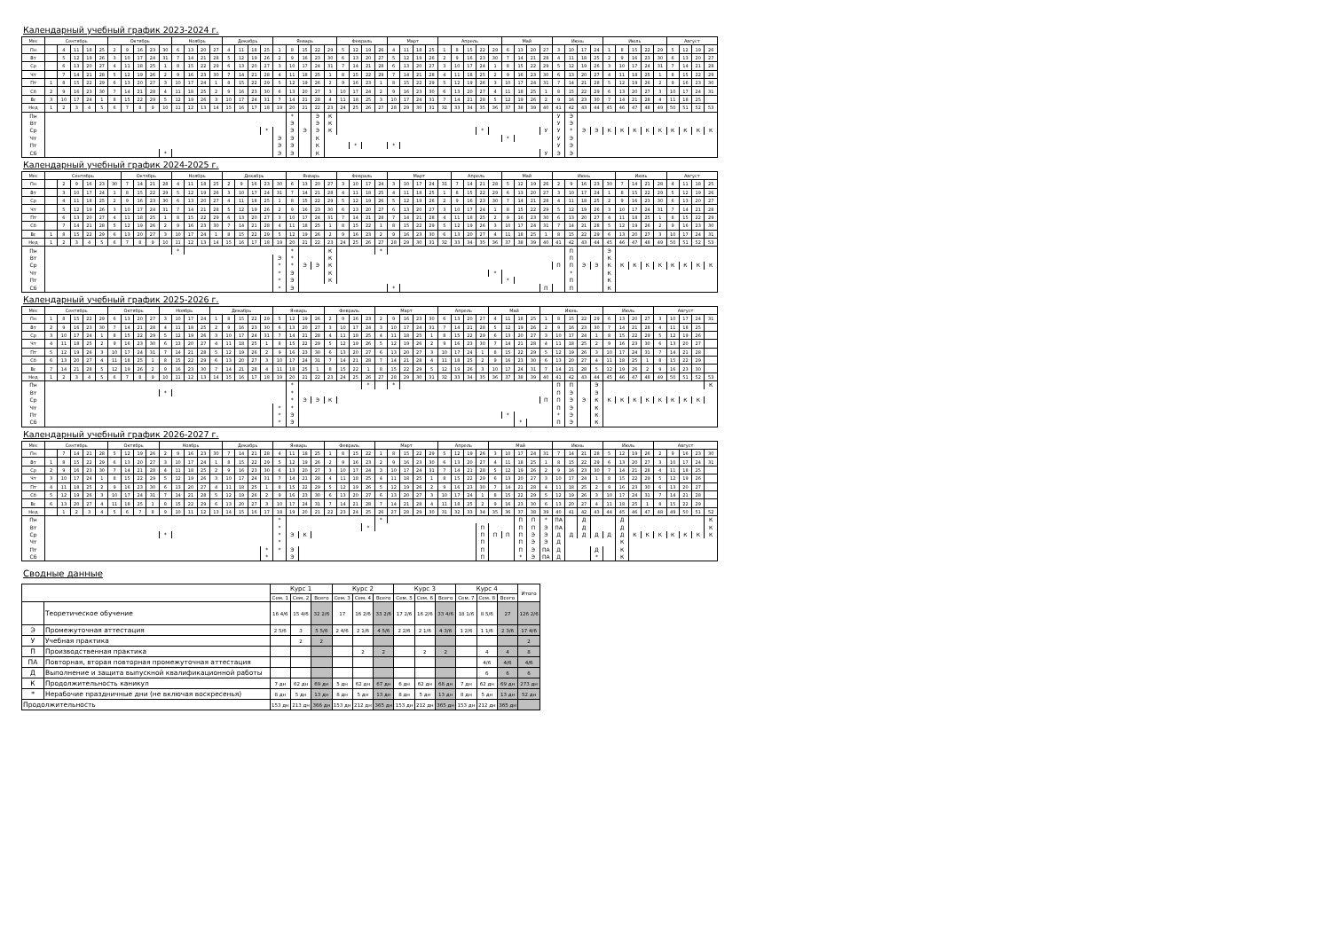Календарный учебный график 2023-2024 г.
| Мес | Сентябрь | | | | | Октябрь | | | | | Ноябрь | | | | Декабрь | | | | Январь | | | | | Февраль | | | | Март | | | | Апрель | | | | | Май | | | | Июнь | | | | Июль | | | | | Август | | | |
| Пн | | 4 | 11 | 18 | 25 | 2 | 9 | 16 | 23 | 30 | 6 | 13 | 20 | 27 | 4 | 11 | 18 | 25 | 1 | 8 | 15 | 22 | 29 | 5 | 12 | 19 | 26 | 4 | 11 | 18 | 25 | 1 | 8 | 15 | 22 | 29 | 6 | 13 | 20 | 27 | 3 | 10 | 17 | 24 | 1 | 8 | 15 | 22 | 29 | 5 | 12 | 19 | 26 |
| Вт | | 5 | 12 | 19 | 26 | 3 | 10 | 17 | 24 | 31 | 7 | 14 | 21 | 28 | 5 | 12 | 19 | 26 | 2 | 9 | 16 | 23 | 30 | 6 | 13 | 20 | 27 | 5 | 12 | 19 | 26 | 2 | 9 | 16 | 23 | 30 | 7 | 14 | 21 | 28 | 4 | 11 | 18 | 25 | 2 | 9 | 16 | 23 | 30 | 6 | 13 | 20 | 27 |
| Ср | | 6 | 13 | 20 | 27 | 4 | 11 | 18 | 25 | 1 | 8 | 15 | 22 | 29 | 6 | 13 | 20 | 27 | 3 | 10 | 17 | 24 | 31 | 7 | 14 | 21 | 28 | 6 | 13 | 20 | 27 | 3 | 10 | 17 | 24 | 1 | 8 | 15 | 22 | 29 | 5 | 12 | 19 | 26 | 3 | 10 | 17 | 24 | 31 | 7 | 14 | 21 | 28 |
| Чт | | 7 | 14 | 21 | 28 | 5 | 12 | 19 | 26 | 2 | 9 | 16 | 23 | 30 | 7 | 14 | 21 | 28 | 4 | 11 | 18 | 25 | 1 | 8 | 15 | 22 | 29 | 7 | 14 | 21 | 28 | 4 | 11 | 18 | 25 | 2 | 9 | 16 | 23 | 30 | 6 | 13 | 20 | 27 | 4 | 11 | 18 | 25 | 1 | 8 | 15 | 22 | 29 |
| Пт | 1 | 8 | 15 | 22 | 29 | 6 | 13 | 20 | 27 | 3 | 10 | 17 | 24 | 1 | 8 | 15 | 22 | 29 | 5 | 12 | 19 | 26 | 2 | 9 | 16 | 23 | 1 | 8 | 15 | 22 | 29 | 5 | 12 | 19 | 26 | 3 | 10 | 17 | 24 | 31 | 7 | 14 | 21 | 28 | 5 | 12 | 19 | 26 | 2 | 9 | 16 | 23 | 30 |
| Сб | 2 | 9 | 16 | 23 | 30 | 7 | 14 | 21 | 28 | 4 | 11 | 18 | 25 | 2 | 9 | 16 | 23 | 30 | 6 | 13 | 20 | 27 | 3 | 10 | 17 | 24 | 2 | 9 | 16 | 23 | 30 | 6 | 13 | 20 | 27 | 4 | 11 | 18 | 25 | 1 | 8 | 15 | 22 | 29 | 6 | 13 | 20 | 27 | 3 | 10 | 17 | 24 | 31 |
| Вс | 3 | 10 | 17 | 24 | 1 | 8 | 15 | 22 | 29 | 5 | 12 | 19 | 26 | 3 | 10 | 17 | 24 | 31 | 7 | 14 | 21 | 28 | 4 | 11 | 18 | 25 | 3 | 10 | 17 | 24 | 31 | 7 | 14 | 21 | 28 | 5 | 12 | 19 | 26 | 2 | 9 | 16 | 23 | 30 | 7 | 14 | 21 | 28 | 4 | 11 | 18 | 25 | |
| Нед | 1 | 2 | 3 | 4 | 5 | 6 | 7 | 8 | 9 | 10 | 11 | 12 | 13 | 14 | 15 | 16 | 17 | 18 | 19 | 20 | 21 | 22 | 23 | 24 | 25 | 26 | 27 | 28 | 29 | 30 | 31 | 32 | 33 | 34 | 35 | 36 | 37 | 38 | 39 | 40 | 41 | 42 | 43 | 44 | 45 | 46 | 47 | 48 | 49 | 50 | 51 | 52 | 53 |
| Пн | | | | | | | | | | | | | | | | | | | | * | | Э | К | | | | | | | | | | | | | | | | | | У | Э | | | | | | | | | | | |
| Вт | | | | | | | | | | | | | | | | | | | | Э | | Э | К | | | | | | | | | | | | | | | | | | У | Э | | | | | | | | | | | |
| Ср | | | | | | | | | | | | | | | | | | * | | Э | Э | Э | К | | | | | | | | | | | | * | | | | | У | У | * | Э | Э | К | К | К | К | К | К | К | К | К |
| Чт | | | | | | | | | | | | | | | | | | | Э | Э | | К | | | | | | | | | | | | | | | * | | | | У | Э | | | | | | | | | | | |
| Пт | | | | | | | | | | | | | | | | | | | Э | Э | | К | | | * | | | * | | | | | | | | | | | | | У | Э | | | | | | | | | | | |
| Сб | | | | | | | | | | * | | | | | | | | | Э | Э | | К | | | | | | | | | | | | | | | | | | У | Э | Э | | | | | | | | | | | |
Календарный учебный график 2024-2025 г.
| Мес | Сентябрь | | | | | | Октябрь | | | | Ноябрь | | | | Декабрь | | | | | Январь | | | | Февраль | | | | Март | | | | | Апрель | | | | Май | | | | Июнь | | | | | Июль | | | | Август | | | |
| Пн | | 2 | 9 | 16 | 23 | 30 | 7 | 14 | 21 | 28 | 4 | 11 | 18 | 25 | 2 | 9 | 16 | 23 | 30 | 6 | 13 | 20 | 27 | 3 | 10 | 17 | 24 | 3 | 10 | 17 | 24 | 31 | 7 | 14 | 21 | 28 | 5 | 12 | 19 | 26 | 2 | 9 | 16 | 23 | 30 | 7 | 14 | 21 | 28 | 4 | 11 | 18 | 25 |
| Вт | | 3 | 10 | 17 | 24 | 1 | 8 | 15 | 22 | 29 | 5 | 12 | 19 | 26 | 3 | 10 | 17 | 24 | 31 | 7 | 14 | 21 | 28 | 4 | 11 | 18 | 25 | 4 | 11 | 18 | 25 | 1 | 8 | 15 | 22 | 29 | 6 | 13 | 20 | 27 | 3 | 10 | 17 | 24 | 1 | 8 | 15 | 22 | 29 | 5 | 12 | 19 | 26 |
| Ср | | 4 | 11 | 18 | 25 | 2 | 9 | 16 | 23 | 30 | 6 | 13 | 20 | 27 | 4 | 11 | 18 | 25 | 1 | 8 | 15 | 22 | 29 | 5 | 12 | 19 | 26 | 5 | 12 | 19 | 26 | 2 | 9 | 16 | 23 | 30 | 7 | 14 | 21 | 28 | 4 | 11 | 18 | 25 | 2 | 9 | 16 | 23 | 30 | 6 | 13 | 20 | 27 |
| Чт | | 5 | 12 | 19 | 26 | 3 | 10 | 17 | 24 | 31 | 7 | 14 | 21 | 28 | 5 | 12 | 19 | 26 | 2 | 9 | 16 | 23 | 30 | 6 | 13 | 20 | 27 | 6 | 13 | 20 | 27 | 3 | 10 | 17 | 24 | 1 | 8 | 15 | 22 | 29 | 5 | 12 | 19 | 26 | 3 | 10 | 17 | 24 | 31 | 7 | 14 | 21 | 28 |
| Пт | | 6 | 13 | 20 | 27 | 4 | 11 | 18 | 25 | 1 | 8 | 15 | 22 | 29 | 6 | 13 | 20 | 27 | 3 | 10 | 17 | 24 | 31 | 7 | 14 | 21 | 28 | 7 | 14 | 21 | 28 | 4 | 11 | 18 | 25 | 2 | 9 | 16 | 23 | 30 | 6 | 13 | 20 | 27 | 4 | 11 | 18 | 25 | 1 | 8 | 15 | 22 | 29 |
| Сб | | 7 | 14 | 21 | 28 | 5 | 12 | 19 | 26 | 2 | 9 | 16 | 23 | 30 | 7 | 14 | 21 | 28 | 4 | 11 | 18 | 25 | 1 | 8 | 15 | 22 | 1 | 8 | 15 | 22 | 29 | 5 | 12 | 19 | 26 | 3 | 10 | 17 | 24 | 31 | 7 | 14 | 21 | 28 | 5 | 12 | 19 | 26 | 2 | 9 | 16 | 23 | 30 |
| Вс | 1 | 8 | 15 | 22 | 29 | 6 | 13 | 20 | 27 | 3 | 10 | 17 | 24 | 1 | 8 | 15 | 22 | 29 | 5 | 12 | 19 | 26 | 2 | 9 | 16 | 23 | 2 | 9 | 16 | 23 | 30 | 6 | 13 | 20 | 27 | 4 | 11 | 18 | 25 | 1 | 8 | 15 | 22 | 29 | 6 | 13 | 20 | 27 | 3 | 10 | 17 | 24 | 31 |
| Нед | 1 | 2 | 3 | 4 | 5 | 6 | 7 | 8 | 9 | 10 | 11 | 12 | 13 | 14 | 15 | 16 | 17 | 18 | 19 | 20 | 21 | 22 | 23 | 24 | 25 | 26 | 27 | 28 | 29 | 30 | 31 | 32 | 33 | 34 | 35 | 36 | 37 | 38 | 39 | 40 | 41 | 42 | 43 | 44 | 45 | 46 | 47 | 48 | 49 | 50 | 51 | 52 | 53 |
| Пн | | | | | | | | | | | * | | | | | | | | | * | | | К | | | | * | | | | | | | | | | | | | | | П | | | Э | | | | | | | | |
| Вт | | | | | | | | | | | | | | | | | | | Э | * | | | К | | | | | | | | | | | | | | | | | | | П | | | К | | | | | | | | |
| Ср | | | | | | | | | | | | | | | | | | | * | * | Э | Э | К | | | | | | | | | | | | | | | | | | П | П | Э | Э | К | К | К | К | К | К | К | К | К |
| Чт | | | | | | | | | | | | | | | | | | | * | Э | | | К | | | | | | | | | | | | | * | | | | | | * | | | К | | | | | | | | |
| Пт | | | | | | | | | | | | | | | | | | | * | Э | | | К | | | | | | | | | | | | | | * | | | | | П | | | К | | | | | | | | |
| Сб | | | | | | | | | | | | | | | | | | | * | Э | | | | | | | | * | | | | | | | | | | | | П | | П | | | К | | | | | | | | |
Календарный учебный график 2025-2026 г.
| Мес | Сентябрь | | | | | Октябрь | | | | Ноябрь | | | | Декабрь | | | | | Январь | | | | Февраль | | | | Март | | | | | Апрель | | | | Май | | | | Июнь | | | | | Июль | | | | Август | | | | |
| Пн | 1 | 8 | 15 | 22 | 29 | 6 | 13 | 20 | 27 | 3 | 10 | 17 | 24 | 1 | 8 | 15 | 22 | 29 | 5 | 12 | 19 | 26 | 2 | 9 | 16 | 23 | 2 | 9 | 16 | 23 | 30 | 6 | 13 | 20 | 27 | 4 | 11 | 18 | 25 | 1 | 8 | 15 | 22 | 29 | 6 | 13 | 20 | 27 | 3 | 10 | 17 | 24 | 31 |
| Вт | 2 | 9 | 16 | 23 | 30 | 7 | 14 | 21 | 28 | 4 | 11 | 18 | 25 | 2 | 9 | 16 | 23 | 30 | 6 | 13 | 20 | 27 | 3 | 10 | 17 | 24 | 3 | 10 | 17 | 24 | 31 | 7 | 14 | 21 | 28 | 5 | 12 | 19 | 26 | 2 | 9 | 16 | 23 | 30 | 7 | 14 | 21 | 28 | 4 | 11 | 18 | 25 | |
| Ср | 3 | 10 | 17 | 24 | 1 | 8 | 15 | 22 | 29 | 5 | 12 | 19 | 26 | 3 | 10 | 17 | 24 | 31 | 7 | 14 | 21 | 28 | 4 | 11 | 18 | 25 | 4 | 11 | 18 | 25 | 1 | 8 | 15 | 22 | 29 | 6 | 13 | 20 | 27 | 3 | 10 | 17 | 24 | 1 | 8 | 15 | 22 | 29 | 5 | 12 | 19 | 26 | |
| Чт | 4 | 11 | 18 | 25 | 2 | 9 | 16 | 23 | 30 | 6 | 13 | 20 | 27 | 4 | 11 | 18 | 25 | 1 | 8 | 15 | 22 | 29 | 5 | 12 | 19 | 26 | 5 | 12 | 19 | 26 | 2 | 9 | 16 | 23 | 30 | 7 | 14 | 21 | 28 | 4 | 11 | 18 | 25 | 2 | 9 | 16 | 23 | 30 | 6 | 13 | 20 | 27 | |
| Пт | 5 | 12 | 19 | 26 | 3 | 10 | 17 | 24 | 31 | 7 | 14 | 21 | 28 | 5 | 12 | 19 | 26 | 2 | 9 | 16 | 23 | 30 | 6 | 13 | 20 | 27 | 6 | 13 | 20 | 27 | 3 | 10 | 17 | 24 | 1 | 8 | 15 | 22 | 29 | 5 | 12 | 19 | 26 | 3 | 10 | 17 | 24 | 31 | 7 | 14 | 21 | 28 | |
| Сб | 6 | 13 | 20 | 27 | 4 | 11 | 18 | 25 | 1 | 8 | 15 | 22 | 29 | 6 | 13 | 20 | 27 | 3 | 10 | 17 | 24 | 31 | 7 | 14 | 21 | 28 | 7 | 14 | 21 | 28 | 4 | 11 | 18 | 25 | 2 | 9 | 16 | 23 | 30 | 6 | 13 | 20 | 27 | 4 | 11 | 18 | 25 | 1 | 8 | 15 | 22 | 29 | |
| Вс | 7 | 14 | 21 | 28 | 5 | 12 | 19 | 26 | 2 | 9 | 16 | 23 | 30 | 7 | 14 | 21 | 28 | 4 | 11 | 18 | 25 | 1 | 8 | 15 | 22 | 1 | 8 | 15 | 22 | 29 | 5 | 12 | 19 | 26 | 3 | 10 | 17 | 24 | 31 | 7 | 14 | 21 | 28 | 5 | 12 | 19 | 26 | 2 | 9 | 16 | 23 | 30 | |
| Нед | 1 | 2 | 3 | 4 | 5 | 6 | 7 | 8 | 9 | 10 | 11 | 12 | 13 | 14 | 15 | 16 | 17 | 18 | 19 | 20 | 21 | 22 | 23 | 24 | 25 | 26 | 27 | 28 | 29 | 30 | 31 | 32 | 33 | 34 | 35 | 36 | 37 | 38 | 39 | 40 | 41 | 42 | 43 | 44 | 45 | 46 | 47 | 48 | 49 | 50 | 51 | 52 | 53 |
| Пн | | | | | | | | | | | | | | | | | | | | * | | | | | | * | | * | | | | | | | | | | | | | П | П | | Э | | | | | | | | | К |
| Вт | | | | | | | | | | * | | | | | | | | | | * | | | | | | | | | | | | | | | | | | | | | П | Э | | Э | | | | | | | | | |
| Ср | | | | | | | | | | | | | | | | | | | | * | Э | Э | К | | | | | | | | | | | | | | | | | П | П | Э | Э | К | К | К | К | К | К | К | К | К | |
| Чт | | | | | | | | | | | | | | | | | | | * | * | | | | | | | | | | | | | | | | | | | | | П | Э | | К | | | | | | | | | |
| Пт | | | | | | | | | | | | | | | | | | | * | Э | | | | | | | | | | | | | | | | | * | | | | * | Э | | К | | | | | | | | | |
| Сб | | | | | | | | | | | | | | | | | | | * | Э | | | | | | | | | | | | | | | | | | * | | | П | Э | | К | | | | | | | | | |
Календарный учебный график 2026-2027 г.
| Мес | Сентябрь | | | | | Октябрь | | | | Ноябрь | | | | | Декабрь | | | | Январь | | | | Февраль | | | | Март | | | | | Апрель | | | | Май | | | | | Июнь | | | | Июль | | | | Август | | | | |
| Пн | | 7 | 14 | 21 | 28 | 5 | 12 | 19 | 26 | 2 | 9 | 16 | 23 | 30 | 7 | 14 | 21 | 28 | 4 | 11 | 18 | 25 | 1 | 8 | 15 | 22 | 1 | 8 | 15 | 22 | 29 | 5 | 12 | 19 | 26 | 3 | 10 | 17 | 24 | 31 | 7 | 14 | 21 | 28 | 5 | 12 | 19 | 26 | 2 | 9 | 16 | 23 | 30 |
| Вт | 1 | 8 | 15 | 22 | 29 | 6 | 13 | 20 | 27 | 3 | 10 | 17 | 24 | 1 | 8 | 15 | 22 | 29 | 5 | 12 | 19 | 26 | 2 | 9 | 16 | 23 | 2 | 9 | 16 | 23 | 30 | 6 | 13 | 20 | 27 | 4 | 11 | 18 | 25 | 1 | 8 | 15 | 22 | 29 | 6 | 13 | 20 | 27 | 3 | 10 | 17 | 24 | 31 |
| Ср | 2 | 9 | 16 | 23 | 30 | 7 | 14 | 21 | 28 | 4 | 11 | 18 | 25 | 2 | 9 | 16 | 23 | 30 | 6 | 13 | 20 | 27 | 3 | 10 | 17 | 24 | 3 | 10 | 17 | 24 | 31 | 7 | 14 | 21 | 28 | 5 | 12 | 19 | 26 | 2 | 9 | 16 | 23 | 30 | 7 | 14 | 21 | 28 | 4 | 11 | 18 | 25 | |
| Чт | 3 | 10 | 17 | 24 | 1 | 8 | 15 | 22 | 29 | 5 | 12 | 19 | 26 | 3 | 10 | 17 | 24 | 31 | 7 | 14 | 21 | 28 | 4 | 11 | 18 | 25 | 4 | 11 | 18 | 25 | 1 | 8 | 15 | 22 | 29 | 6 | 13 | 20 | 27 | 3 | 10 | 17 | 24 | 1 | 8 | 15 | 22 | 29 | 5 | 12 | 19 | 26 | |
| Пт | 4 | 11 | 18 | 25 | 2 | 9 | 16 | 23 | 30 | 6 | 13 | 20 | 27 | 4 | 11 | 18 | 25 | 1 | 8 | 15 | 22 | 29 | 5 | 12 | 19 | 26 | 5 | 12 | 19 | 26 | 2 | 9 | 16 | 23 | 30 | 7 | 14 | 21 | 28 | 4 | 11 | 18 | 25 | 2 | 9 | 16 | 23 | 30 | 6 | 13 | 20 | 27 | |
| Сб | 5 | 12 | 19 | 26 | 3 | 10 | 17 | 24 | 31 | 7 | 14 | 21 | 28 | 5 | 12 | 19 | 26 | 2 | 9 | 16 | 23 | 30 | 6 | 13 | 20 | 27 | 6 | 13 | 20 | 27 | 3 | 10 | 17 | 24 | 1 | 8 | 15 | 22 | 29 | 5 | 12 | 19 | 26 | 3 | 10 | 17 | 24 | 31 | 7 | 14 | 21 | 28 | |
| Вс | 6 | 13 | 20 | 27 | 4 | 11 | 18 | 25 | 1 | 8 | 15 | 22 | 29 | 6 | 13 | 20 | 27 | 3 | 10 | 17 | 24 | 31 | 7 | 14 | 21 | 28 | 7 | 14 | 21 | 28 | 4 | 11 | 18 | 25 | 2 | 9 | 16 | 23 | 30 | 6 | 13 | 20 | 27 | 4 | 11 | 18 | 25 | 1 | 8 | 15 | 22 | 29 | |
| Нед | | 1 | 2 | 3 | 4 | 5 | 6 | 7 | 8 | 9 | 10 | 11 | 12 | 13 | 14 | 15 | 16 | 17 | 18 | 19 | 20 | 21 | 22 | 23 | 24 | 25 | 26 | 27 | 28 | 29 | 30 | 31 | 32 | 33 | 34 | 35 | 36 | 37 | 38 | 39 | 40 | 41 | 42 | 43 | 44 | 45 | 46 | 47 | 48 | 49 | 50 | 51 | 52 |
| Пн | | | | | | | | | | | | | | | | | | | * | | | | | | | | * | | | | | | | | | | | П | П | * | ПА | | Д | | | Д | | | | | | | К |
| Вт | | | | | | | | | | | | | | | | | | | * | | | | | | | * | | | | | | | | | П | | | П | П | Э | ПА | | Д | | | Д | | | | | | | К |
| Ср | | | | | | | | | | * | | | | | | | | | * | Э | К | | | | | | | | | | | | | | П | П | П | П | Э | Э | Д | Д | Д | Д | Д | Д | К | К | К | К | К | К | К |
| Чт | | | | | | | | | | | | | | | | | | | * | | | | | | | | | | | | | | | | П | | | П | Э | Э | Д | | | | | К | | | | | | | |
| Пт | | | | | | | | | | | | | | | | | | * | * | Э | | | | | | | | | | | | | | | П | | | П | Э | ПА | Д | | | Д | | К | | | | | | | |
| Сб | | | | | | | | | | | | | | | | | | * | | Э | | | | | | | | | | | | | | | П | | | * | Э | ПА | Д | | | * | | К | | | | | | | |
Сводные данные
| | | Курс 1 | | | Курс 2 | | | Курс 3 | | | Курс 4 | | | Итого |
| --- | --- | --- | --- | --- | --- | --- | --- | --- | --- | --- | --- | --- | --- | --- |
| | | Сем. 1 | Сем. 2 | Всего | Сем. 3 | Сем. 4 | Всего | Сем. 5 | Сем. 6 | Всего | Сем. 7 | Сем. 8 | Всего | |
| | Теоретическое обучение | 16 4/6 | 15 4/6 | 32 2/6 | 17 | 16 2/6 | 33 2/6 | 17 2/6 | 16 2/6 | 33 4/6 | 18 1/6 | 8 5/6 | 27 | 126 2/6 |
| Э | Промежуточная аттестация | 2 5/6 | 3 | 5 5/6 | 2 4/6 | 2 1/6 | 4 5/6 | 2 2/6 | 2 1/6 | 4 3/6 | 1 2/6 | 1 1/6 | 2 3/6 | 17 4/6 |
| У | Учебная практика | | 2 | 2 | | | | | | | | | | 2 |
| П | Производственная практика | | | | | 2 | 2 | | 2 | 2 | | 4 | 4 | 8 |
| ПА | Повторная, вторая повторная промежуточная аттестация | | | | | | | | | | | 4/6 | 4/6 | 4/6 |
| Д | Выполнение и защита выпускной квалификационной работы | | | | | | | | | | | 6 | 6 | 6 |
| К | Продолжительность каникул | 7 дн | 62 дн | 69 дн | 5 дн | 62 дн | 67 дн | 6 дн | 62 дн | 68 дн | 7 дн | 62 дн | 69 дн | 273 дн |
| * | Нерабочие праздничные дни (не включая воскресенья) | 8 дн | 5 дн | 13 дн | 8 дн | 5 дн | 13 дн | 8 дн | 5 дн | 13 дн | 8 дн | 5 дн | 13 дн | 52 дн |
| Продолжительность | | 153 дн | 213 дн | 366 дн | 153 дн | 212 дн | 365 дн | 153 дн | 212 дн | 365 дн | 153 дн | 212 дн | 365 дн | |